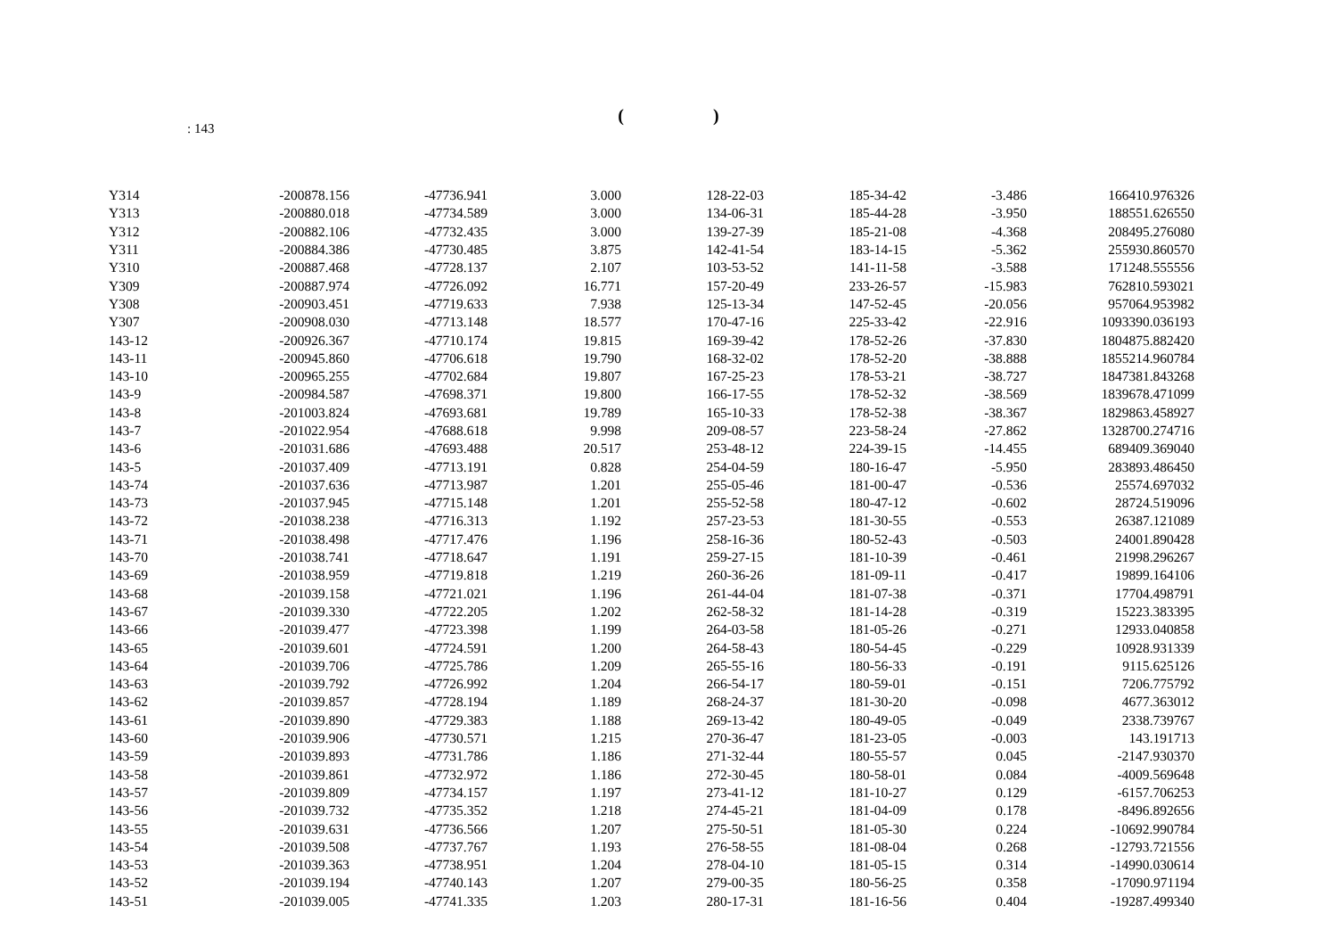( )
: 143
| Y314 | -200878.156 | -47736.941 | 3.000 | 128-22-03 | 185-34-42 | -3.486 | 166410.976326 |
| Y313 | -200880.018 | -47734.589 | 3.000 | 134-06-31 | 185-44-28 | -3.950 | 188551.626550 |
| Y312 | -200882.106 | -47732.435 | 3.000 | 139-27-39 | 185-21-08 | -4.368 | 208495.276080 |
| Y311 | -200884.386 | -47730.485 | 3.875 | 142-41-54 | 183-14-15 | -5.362 | 255930.860570 |
| Y310 | -200887.468 | -47728.137 | 2.107 | 103-53-52 | 141-11-58 | -3.588 | 171248.555556 |
| Y309 | -200887.974 | -47726.092 | 16.771 | 157-20-49 | 233-26-57 | -15.983 | 762810.593021 |
| Y308 | -200903.451 | -47719.633 | 7.938 | 125-13-34 | 147-52-45 | -20.056 | 957064.953982 |
| Y307 | -200908.030 | -47713.148 | 18.577 | 170-47-16 | 225-33-42 | -22.916 | 1093390.036193 |
| 143-12 | -200926.367 | -47710.174 | 19.815 | 169-39-42 | 178-52-26 | -37.830 | 1804875.882420 |
| 143-11 | -200945.860 | -47706.618 | 19.790 | 168-32-02 | 178-52-20 | -38.888 | 1855214.960784 |
| 143-10 | -200965.255 | -47702.684 | 19.807 | 167-25-23 | 178-53-21 | -38.727 | 1847381.843268 |
| 143-9 | -200984.587 | -47698.371 | 19.800 | 166-17-55 | 178-52-32 | -38.569 | 1839678.471099 |
| 143-8 | -201003.824 | -47693.681 | 19.789 | 165-10-33 | 178-52-38 | -38.367 | 1829863.458927 |
| 143-7 | -201022.954 | -47688.618 | 9.998 | 209-08-57 | 223-58-24 | -27.862 | 1328700.274716 |
| 143-6 | -201031.686 | -47693.488 | 20.517 | 253-48-12 | 224-39-15 | -14.455 | 689409.369040 |
| 143-5 | -201037.409 | -47713.191 | 0.828 | 254-04-59 | 180-16-47 | -5.950 | 283893.486450 |
| 143-74 | -201037.636 | -47713.987 | 1.201 | 255-05-46 | 181-00-47 | -0.536 | 25574.697032 |
| 143-73 | -201037.945 | -47715.148 | 1.201 | 255-52-58 | 180-47-12 | -0.602 | 28724.519096 |
| 143-72 | -201038.238 | -47716.313 | 1.192 | 257-23-53 | 181-30-55 | -0.553 | 26387.121089 |
| 143-71 | -201038.498 | -47717.476 | 1.196 | 258-16-36 | 180-52-43 | -0.503 | 24001.890428 |
| 143-70 | -201038.741 | -47718.647 | 1.191 | 259-27-15 | 181-10-39 | -0.461 | 21998.296267 |
| 143-69 | -201038.959 | -47719.818 | 1.219 | 260-36-26 | 181-09-11 | -0.417 | 19899.164106 |
| 143-68 | -201039.158 | -47721.021 | 1.196 | 261-44-04 | 181-07-38 | -0.371 | 17704.498791 |
| 143-67 | -201039.330 | -47722.205 | 1.202 | 262-58-32 | 181-14-28 | -0.319 | 15223.383395 |
| 143-66 | -201039.477 | -47723.398 | 1.199 | 264-03-58 | 181-05-26 | -0.271 | 12933.040858 |
| 143-65 | -201039.601 | -47724.591 | 1.200 | 264-58-43 | 180-54-45 | -0.229 | 10928.931339 |
| 143-64 | -201039.706 | -47725.786 | 1.209 | 265-55-16 | 180-56-33 | -0.191 | 9115.625126 |
| 143-63 | -201039.792 | -47726.992 | 1.204 | 266-54-17 | 180-59-01 | -0.151 | 7206.775792 |
| 143-62 | -201039.857 | -47728.194 | 1.189 | 268-24-37 | 181-30-20 | -0.098 | 4677.363012 |
| 143-61 | -201039.890 | -47729.383 | 1.188 | 269-13-42 | 180-49-05 | -0.049 | 2338.739767 |
| 143-60 | -201039.906 | -47730.571 | 1.215 | 270-36-47 | 181-23-05 | -0.003 | 143.191713 |
| 143-59 | -201039.893 | -47731.786 | 1.186 | 271-32-44 | 180-55-57 | 0.045 | -2147.930370 |
| 143-58 | -201039.861 | -47732.972 | 1.186 | 272-30-45 | 180-58-01 | 0.084 | -4009.569648 |
| 143-57 | -201039.809 | -47734.157 | 1.197 | 273-41-12 | 181-10-27 | 0.129 | -6157.706253 |
| 143-56 | -201039.732 | -47735.352 | 1.218 | 274-45-21 | 181-04-09 | 0.178 | -8496.892656 |
| 143-55 | -201039.631 | -47736.566 | 1.207 | 275-50-51 | 181-05-30 | 0.224 | -10692.990784 |
| 143-54 | -201039.508 | -47737.767 | 1.193 | 276-58-55 | 181-08-04 | 0.268 | -12793.721556 |
| 143-53 | -201039.363 | -47738.951 | 1.204 | 278-04-10 | 181-05-15 | 0.314 | -14990.030614 |
| 143-52 | -201039.194 | -47740.143 | 1.207 | 279-00-35 | 180-56-25 | 0.358 | -17090.971194 |
| 143-51 | -201039.005 | -47741.335 | 1.203 | 280-17-31 | 181-16-56 | 0.404 | -19287.499340 |